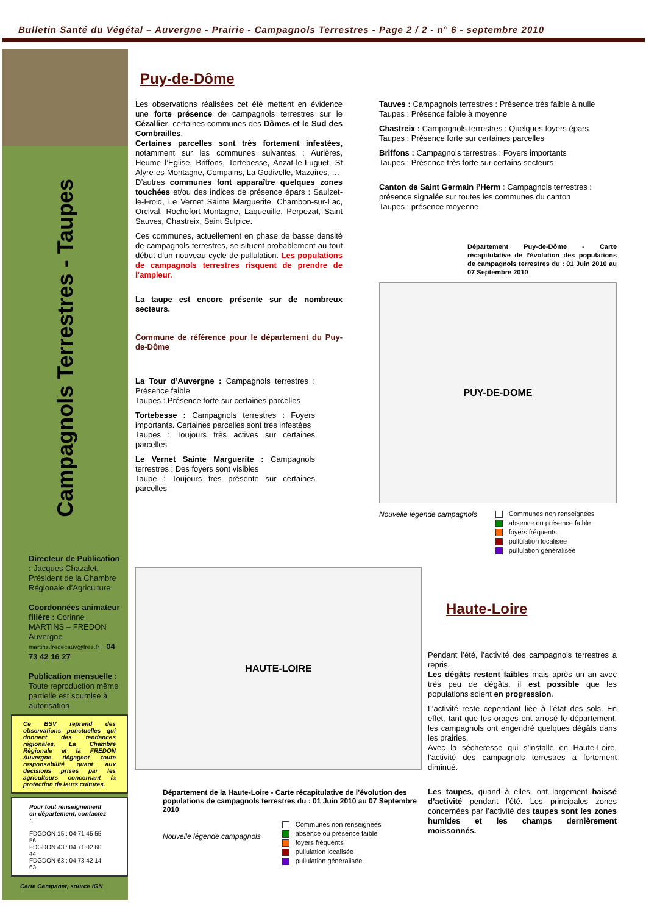Bulletin Santé du Végétal – Auvergne - Prairie - Campagnols Terrestres - Page 2 / 2 - n° 6 - septembre 2010
Campagnols Terrestres - Taupes
Directeur de Publication : Jacques Chazalet, Président de la Chambre Régionale d’Agriculture
Coordonnées animateur filière : Corinne MARTINS – FREDON Auvergne martins.fredecauv@free.fr - 04 73 42 16 27
Publication mensuelle : Toute reproduction même partielle est soumise à autorisation
Ce BSV reprend des observations ponctuelles qui donnent des tendances régionales. La Chambre Régionale et la FREDON Auvergne dégagent toute responsabilité quant aux décisions prises par les agriculteurs concernant la protection de leurs cultures.
Pour tout renseignement en département, contactez :
FDGDON 15 : 04 71 45 55 56
FDGDON 43 : 04 71 02 60 44
FDGDON 63 : 04 73 42 14 63
Carte Campanet, source IGN
Puy-de-Dôme
Les observations réalisées cet été mettent en évidence une forte présence de campagnols terrestres sur le Cézallier, certaines communes des Dômes et le Sud des Combrailles.
Certaines parcelles sont très fortement infestées, notamment sur les communes suivantes : Aurières, Heume l’Eglise, Briffons, Tortebesse, Anzat-le-Luguet, St Alyre-es-Montagne, Compains, La Godivelle, Mazoires, …
D’autres communes font apparaître quelques zones touchées et/ou des indices de présence épars : Saulzet-le-Froid, Le Vernet Sainte Marguerite, Chambon-sur-Lac, Orcival, Rochefort-Montagne, Laqueuille, Perpezat, Saint Sauves, Chastreix, Saint Sulpice.
Ces communes, actuellement en phase de basse densité de campagnols terrestres, se situent probablement au tout début d’un nouveau cycle de pullulation. Les populations de campagnols terrestres risquent de prendre de l’ampleur.
La taupe est encore présente sur de nombreux secteurs.
Commune de référence pour le département du Puy-de-Dôme
La Tour d’Auvergne : Campagnols terrestres : Présence faible
Taupes : Présence forte sur certaines parcelles
Tortebesse : Campagnols terrestres : Foyers importants. Certaines parcelles sont très infestées
Taupes : Toujours très actives sur certaines parcelles
Le Vernet Sainte Marguerite : Campagnols terrestres : Des foyers sont visibles
Taupe : Toujours très présente sur certaines parcelles
Tauves : Campagnols terrestres : Présence très faible à nulle
Taupes : Présence faible à moyenne
Chastreix : Campagnols terrestres : Quelques foyers épars
Taupes : Présence forte sur certaines parcelles
Briffons : Campagnols terrestres : Foyers importants
Taupes : Présence très forte sur certains secteurs
Canton de Saint Germain l’Herm : Campagnols terrestres : présence signalée sur toutes les communes du canton
Taupes : présence moyenne
Département Puy-de-Dôme - Carte récapitulative de l’évolution des populations de campagnols terrestres du : 01 Juin 2010 au 07 Septembre 2010
PUY-DE-DOME
Nouvelle légende campagnols
Communes non renseignées
absence ou présence faible
foyers fréquents
pullulation localisée
pullulation généralisée
HAUTE-LOIRE
Département de la Haute-Loire - Carte récapitulative de l’évolution des populations de campagnols terrestres du : 01 Juin 2010 au 07 Septembre 2010
Nouvelle légende campagnols
Communes non renseignées
absence ou présence faible
foyers fréquents
pullulation localisée
pullulation généralisée
Haute-Loire
Pendant l’été, l’activité des campagnols terrestres a repris.
Les dégâts restent faibles mais après un an avec très peu de dégâts, il est possible que les populations soient en progression.
L’activité reste cependant liée à l’état des sols. En effet, tant que les orages ont arrosé le département, les campagnols ont engendré quelques dégâts dans les prairies.
Avec la sécheresse qui s’installe en Haute-Loire, l’activité des campagnols terrestres a fortement diminué.
Les taupes, quand à elles, ont largement baissé d’activité pendant l’été. Les principales zones concernées par l’activité des taupes sont les zones humides et les champs dernièrement moissonnés.